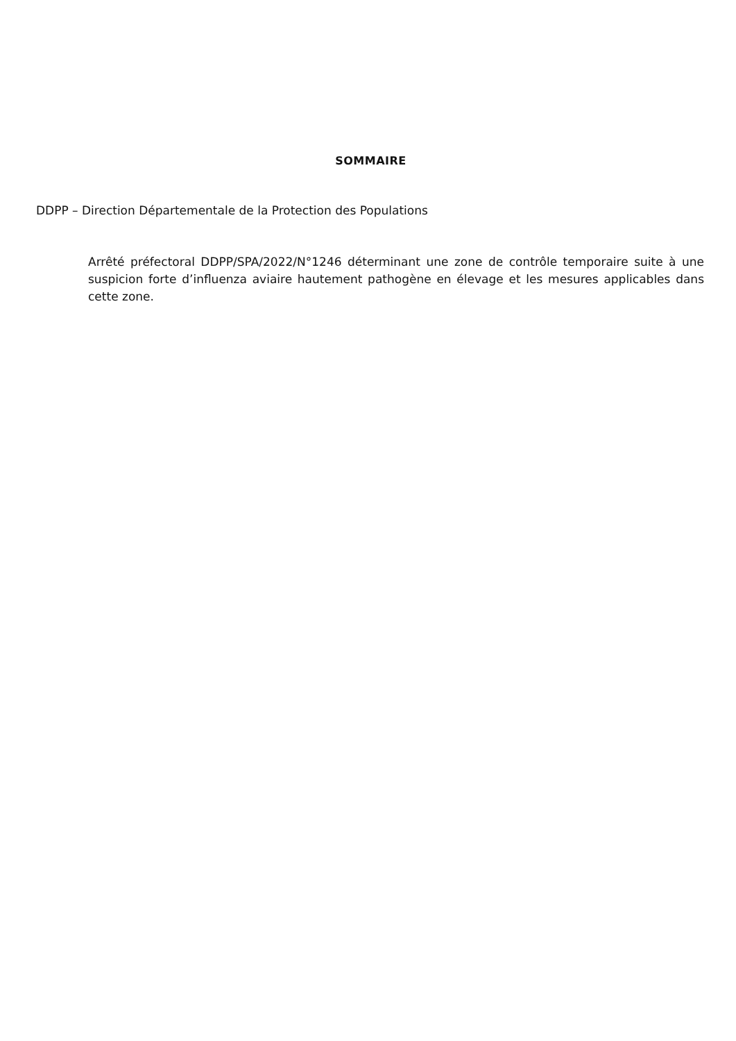SOMMAIRE
DDPP – Direction Départementale de la Protection des Populations
Arrêté préfectoral DDPP/SPA/2022/N°1246 déterminant une zone de contrôle temporaire suite à une suspicion forte d’influenza aviaire hautement pathogène en élevage et les mesures applicables dans cette zone.